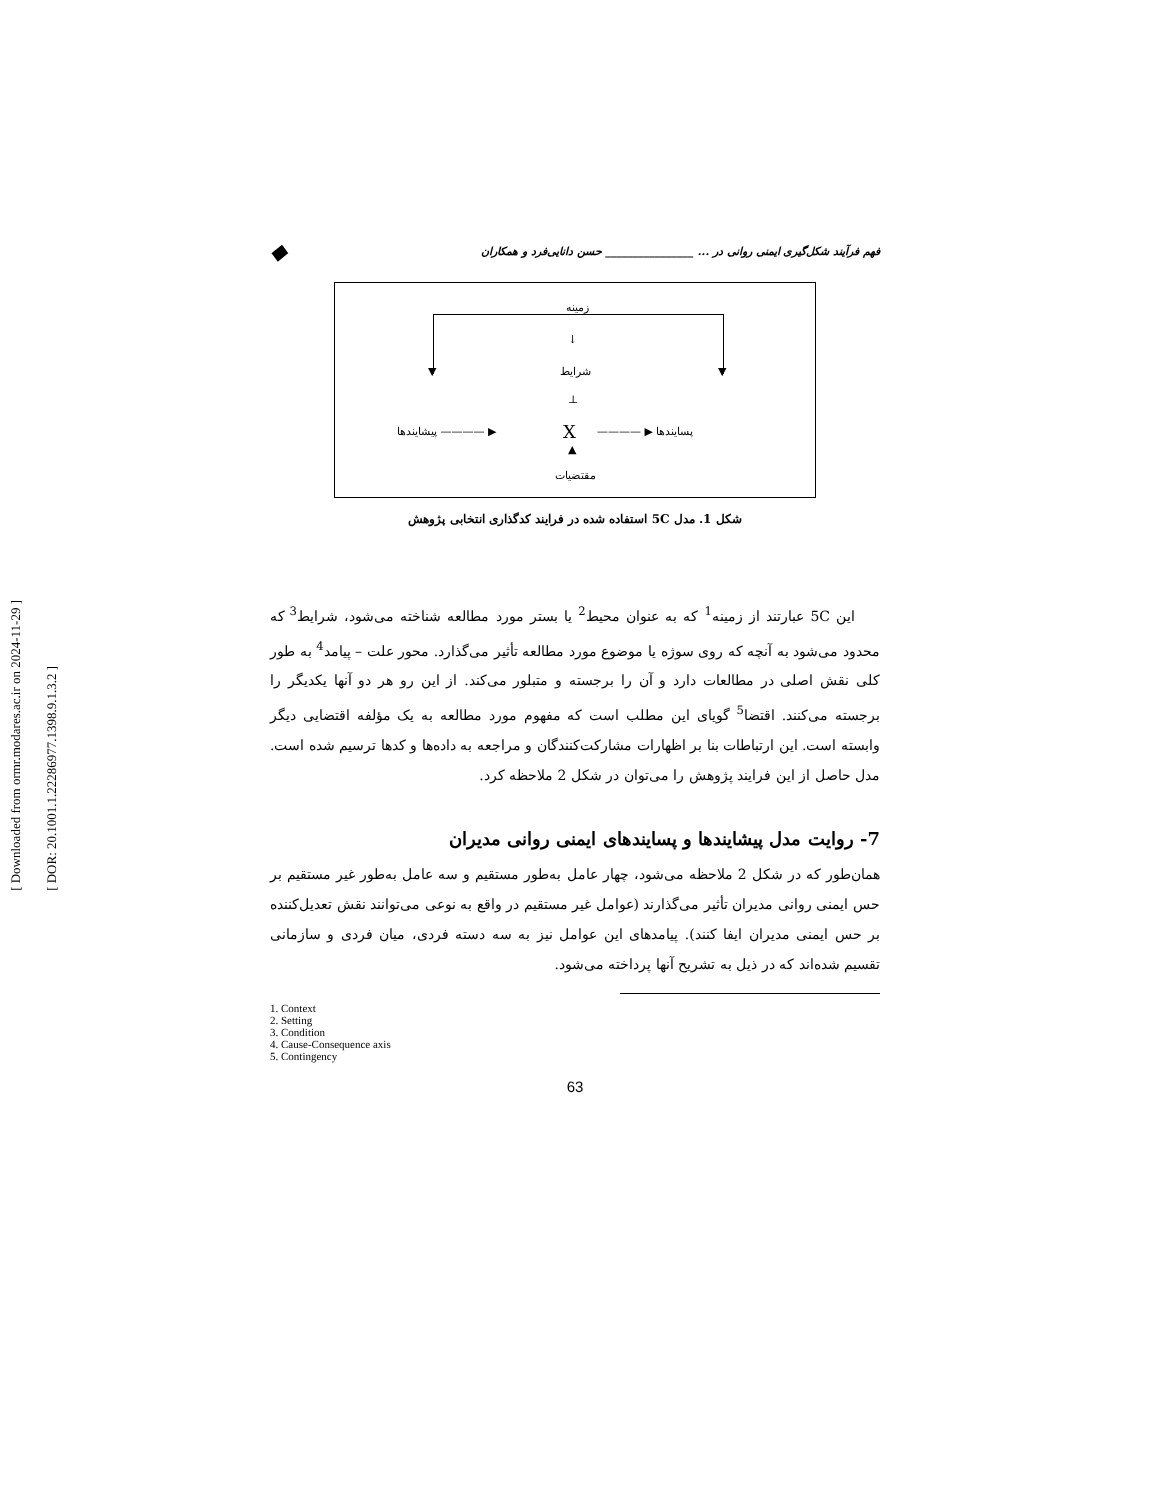[ Downloaded from ormr.modares.ac.ir on 2024-11-29 ]
[ DOR: 20.1001.1.22286977.1398.9.1.3.2 ]
فهم فرآیند شکل‌گیری ایمنی روانی در ... ________________ حسن دانایی‌فرد و همکاران ◆
زمینه
▼ ▼
↓
شرایط
⊥
پیشایندها ———— ▶ X ———— ▶ پسایندها
▲
مقتضیات
شکل 1. مدل 5C استفاده شده در فرایند کدگذاری انتخابی پژوهش
این 5C عبارتند از زمینه<sup>1</sup> که به عنوان محیط<sup>2</sup> یا بستر مورد مطالعه شناخته می‌شود، شرایط<sup>3</sup> که محدود می‌شود به آنچه که روی سوژه یا موضوع مورد مطالعه تأثیر می‌گذارد. محور علت – پیامد<sup>4</sup> به طور کلی نقش اصلی در مطالعات دارد و آن را برجسته و متبلور می‌کند. از این رو هر دو آنها یکدیگر را برجسته می‌کنند. اقتضا<sup>5</sup> گویای این مطلب است که مفهوم مورد مطالعه به یک مؤلفه اقتضایی دیگر وابسته است. این ارتباطات بنا بر اظهارات مشارکت‌کنندگان و مراجعه به داده‌ها و کدها ترسیم شده است. مدل حاصل از این فرایند پژوهش را می‌توان در شکل 2 ملاحظه کرد.
7- روایت مدل پیشایندها و پسایندهای ایمنی روانی مدیران
همان‌طور که در شکل 2 ملاحظه می‌شود، چهار عامل به‌طور مستقیم و سه عامل به‌طور غیر مستقیم بر حس ایمنی روانی مدیران تأثیر می‌گذارند (عوامل غیر مستقیم در واقع به نوعی می‌توانند نقش تعدیل‌کننده بر حس ایمنی مدیران ایفا کنند). پیامدهای این عوامل نیز به سه دسته فردی، میان فردی و سازمانی تقسیم شده‌اند که در ذیل به تشریح آنها پرداخته می‌شود.
1. Context
2. Setting
3. Condition
4. Cause-Consequence axis
5. Contingency
63